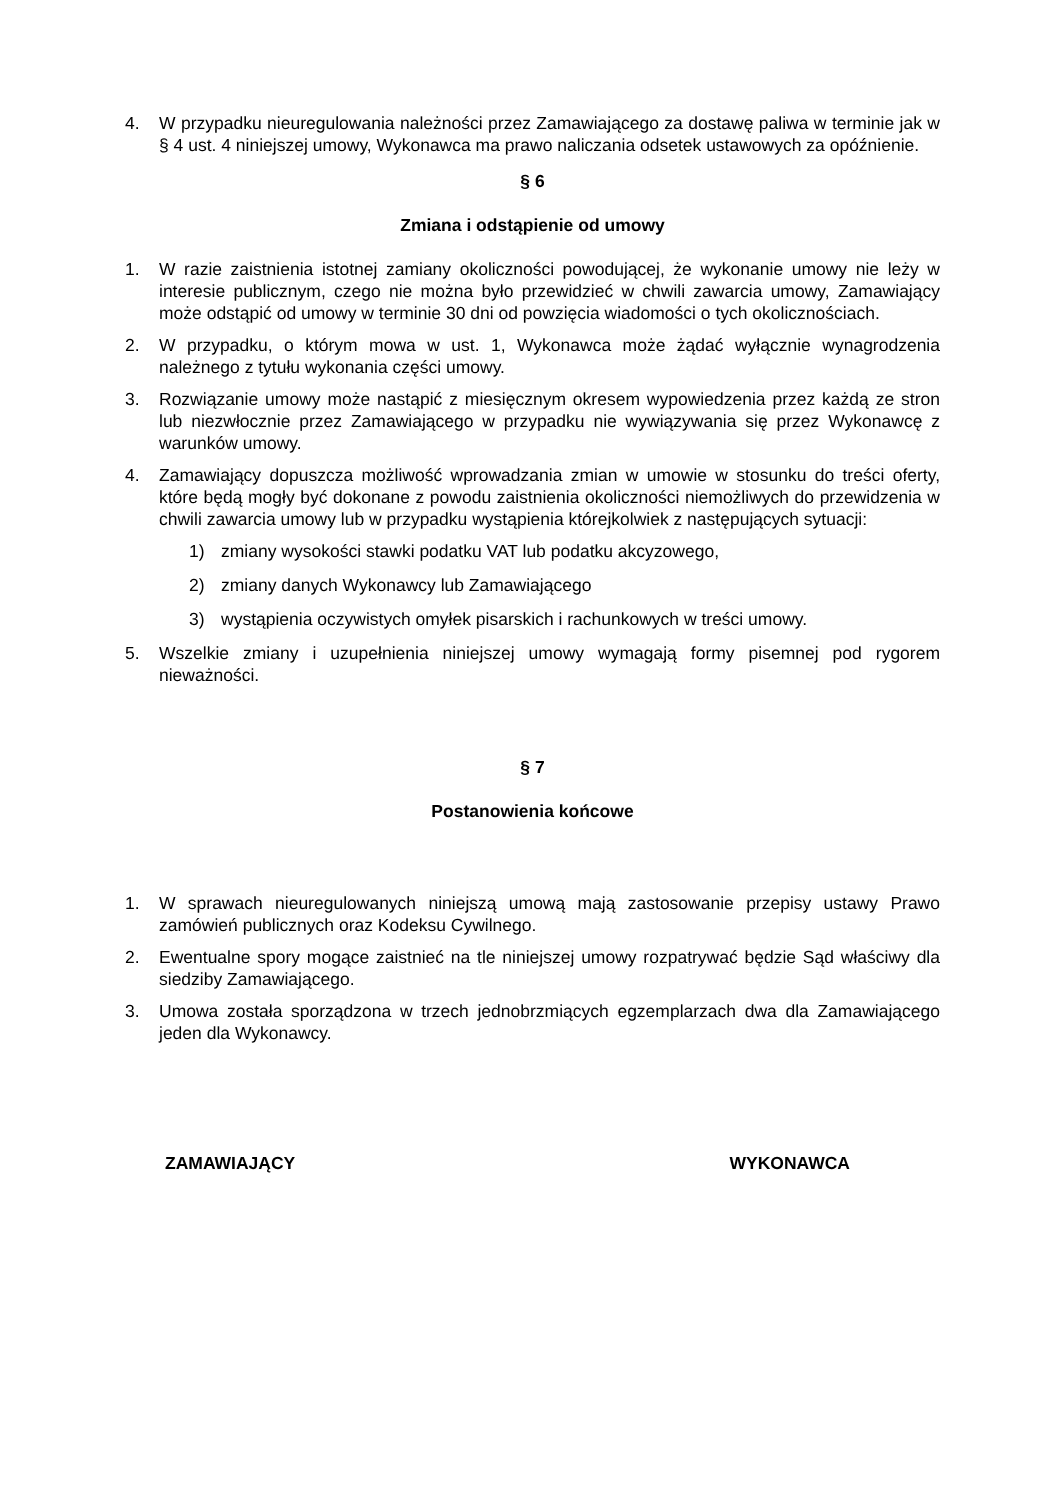4. W przypadku nieuregulowania należności przez Zamawiającego za dostawę paliwa w terminie jak w § 4 ust. 4 niniejszej umowy, Wykonawca ma prawo naliczania odsetek ustawowych za opóźnienie.
§ 6
Zmiana i odstąpienie od umowy
1. W razie zaistnienia istotnej zamiany okoliczności powodującej, że wykonanie umowy nie leży w interesie publicznym, czego nie można było przewidzieć w chwili zawarcia umowy, Zamawiający może odstąpić od umowy w terminie 30 dni od powzięcia wiadomości o tych okolicznościach.
2. W przypadku, o którym mowa w ust. 1, Wykonawca może żądać wyłącznie wynagrodzenia należnego z tytułu wykonania części umowy.
3. Rozwiązanie umowy może nastąpić z miesięcznym okresem wypowiedzenia przez każdą ze stron lub niezwłocznie przez Zamawiającego w przypadku nie wywiązywania się przez Wykonawcę z warunków umowy.
4. Zamawiający dopuszcza możliwość wprowadzania zmian w umowie w stosunku do treści oferty, które będą mogły być dokonane z powodu zaistnienia okoliczności niemożliwych do przewidzenia w chwili zawarcia umowy lub w przypadku wystąpienia którejkolwiek z następujących sytuacji:
1) zmiany wysokości stawki podatku VAT lub podatku akcyzowego,
2) zmiany danych Wykonawcy lub Zamawiającego
3) wystąpienia oczywistych omyłek pisarskich i rachunkowych w treści umowy.
5. Wszelkie zmiany i uzupełnienia niniejszej umowy wymagają formy pisemnej pod rygorem nieważności.
§ 7
Postanowienia końcowe
1. W sprawach nieuregulowanych niniejszą umową mają zastosowanie przepisy ustawy Prawo zamówień publicznych oraz Kodeksu Cywilnego.
2. Ewentualne spory mogące zaistnieć na tle niniejszej umowy rozpatrywać będzie Sąd właściwy dla siedziby Zamawiającego.
3. Umowa została sporządzona w trzech jednobrzmiących egzemplarzach dwa dla Zamawiającego jeden dla Wykonawcy.
ZAMAWIAJĄCY WYKONAWCA